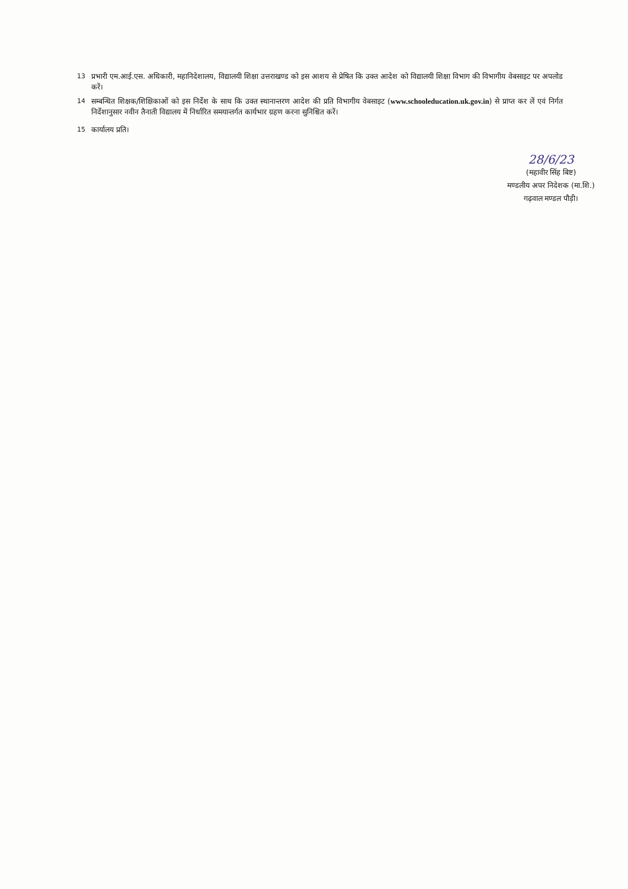13 प्रभारी एम.आई.एस. अधिकारी, महानिदेशालय, विद्यालयी शिक्षा उत्तराखण्ड को इस आशय से प्रेषित कि उक्त आदेश को विद्यालयी शिक्षा विभाग की विभागीय वेबसाइट पर अपलोड करें।
14 सम्बन्धित शिक्षक/शिक्षिकाओं को इस निर्देश के साथ कि उक्त स्थानान्तरण आदेश की प्रति विभागीय वेबसाइट (www.schooleducation.uk.gov.in) से प्राप्त कर लें एवं निर्गत निर्देशानुसार नवीन तैनाती विद्यालय में निर्धारित समयान्तर्गत कार्यभार ग्रहण करना सुनिश्चित करें।
15 कार्यालय प्रति।
28/6/23
(महावीर सिंह बिष्ट)
मण्डलीय अपर निदेशक (मा.शि.)
गढ़वाल मण्डल पौड़ी।